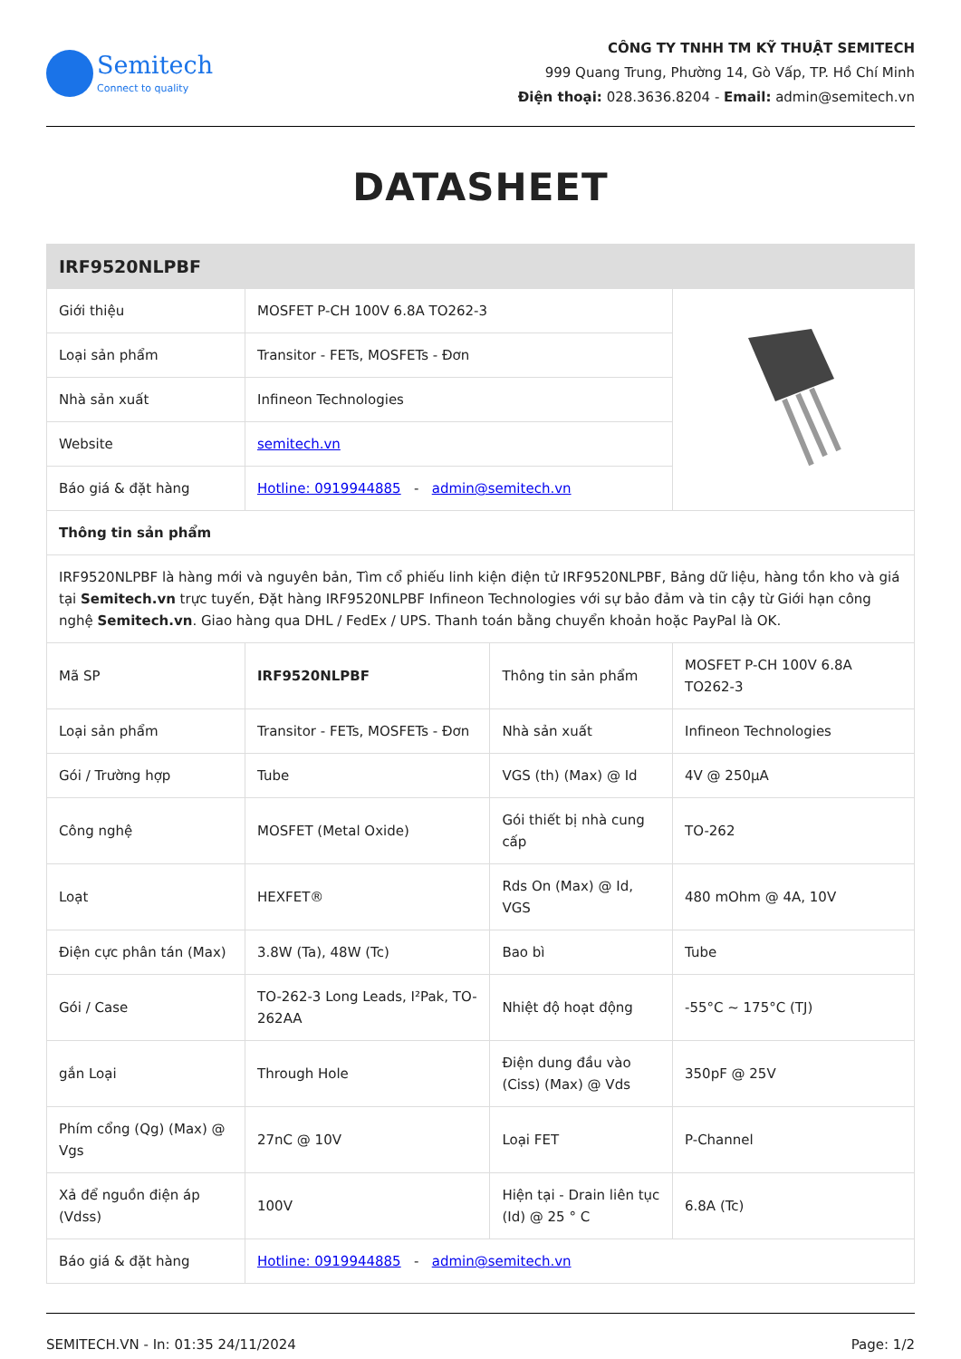Semitech
Connect to quality
CÔNG TY TNHH TM KỸ THUẬT SEMITECH
999 Quang Trung, Phường 14, Gò Vấp, TP. Hồ Chí Minh
Điện thoại: 028.3636.8204 - Email: admin@semitech.vn
DATASHEET
| IRF9520NLPBF | | | |
| --- | --- | --- | --- |
| Giới thiệu | MOSFET P-CH 100V 6.8A TO262-3 | | |
| Loại sản phẩm | Transitor - FETs, MOSFETs - Đơn | | |
| Nhà sản xuất | Infineon Technologies | | |
| Website | semitech.vn | | |
| Báo giá & đặt hàng | Hotline: 0919944885 - admin@semitech.vn | | |
| Thông tin sản phẩm | | | |
| IRF9520NLPBF là hàng mới và nguyên bản, Tìm cổ phiếu linh kiện điện tử IRF9520NLPBF, Bảng dữ liệu, hàng tồn kho và giá tại Semitech.vn trực tuyến, Đặt hàng IRF9520NLPBF Infineon Technologies với sự bảo đảm và tin cậy từ Giới hạn công nghệ Semitech.vn . Giao hàng qua DHL / FedEx / UPS. Thanh toán bằng chuyển khoản hoặc PayPal là OK. | | | |
| Mã SP | IRF9520NLPBF | Thông tin sản phẩm | MOSFET P-CH 100V 6.8A TO262-3 |
| Loại sản phẩm | Transitor - FETs, MOSFETs - Đơn | Nhà sản xuất | Infineon Technologies |
| Gói / Trường hợp | Tube | VGS (th) (Max) @ Id | 4V @ 250µA |
| Công nghệ | MOSFET (Metal Oxide) | Gói thiết bị nhà cung cấp | TO-262 |
| Loạt | HEXFET® | Rds On (Max) @ Id, VGS | 480 mOhm @ 4A, 10V |
| Điện cực phân tán (Max) | 3.8W (Ta), 48W (Tc) | Bao bì | Tube |
| Gói / Case | TO-262-3 Long Leads, I²Pak, TO-262AA | Nhiệt độ hoạt động | -55°C ~ 175°C (TJ) |
| gắn Loại | Through Hole | Điện dung đầu vào (Ciss) (Max) @ Vds | 350pF @ 25V |
| Phím cổng (Qg) (Max) @ Vgs | 27nC @ 10V | Loại FET | P-Channel |
| Xả để nguồn điện áp (Vdss) | 100V | Hiện tại - Drain liên tục (Id) @ 25 ° C | 6.8A (Tc) |
| Báo giá & đặt hàng | Hotline: 0919944885 - admin@semitech.vn | | |
SEMITECH.VN - In: 01:35 24/11/2024 Page: 1/2